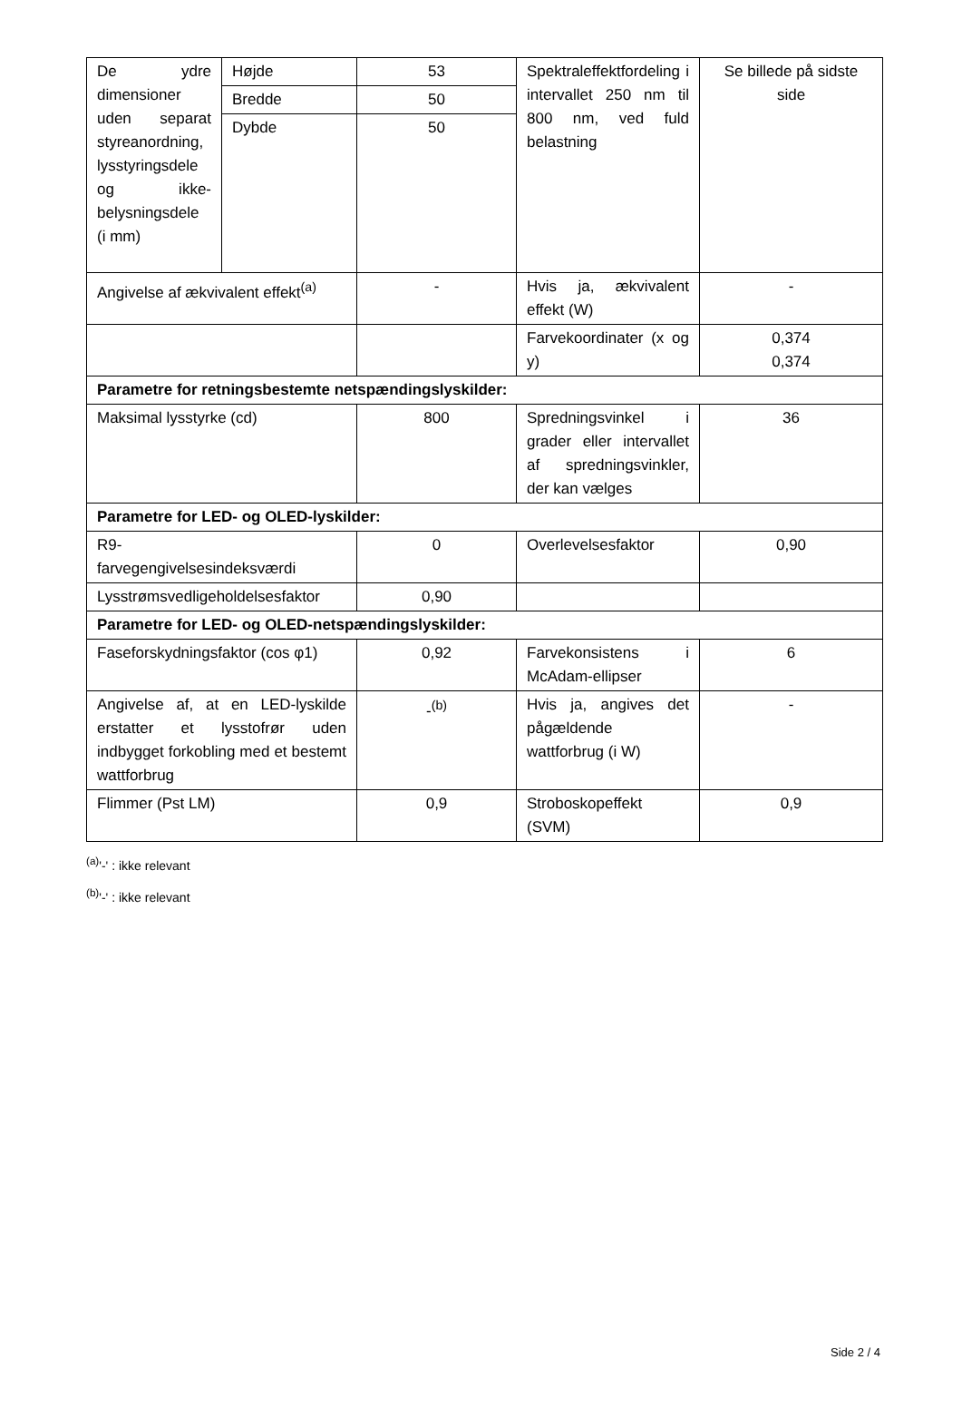| De ydre dimensioner uden separat styreanordning, lysstyringsdele og ikke-belysningsdele (i mm) | Højde | 53 | Spektraleffektfordeling i intervallet 250 nm til 800 nm, ved fuld belastning | Se billede på sidste side |
| | Bredde | 50 | | |
| | Dybde | 50 | | |
| Angivelse af ækvivalent effekt<sup>(a)</sup> | | - | Hvis ja, ækvivalent effekt (W) | - |
| | | | Farvekoordinater (x og y) | 0,374 0,374 |
| Parametre for retningsbestemte netspændingslyskilder: | | | | |
| Maksimal lysstyrke (cd) | | 800 | Spredningsvinkel i grader eller intervallet af spredningsvinkler, der kan vælges | 36 |
| Parametre for LED- og OLED-lyskilder: | | | | |
| R9- farvegengivelsesindeksværdi | | 0 | Overlevelsesfaktor | 0,90 |
| Lysstrømsvedligeholdelsesfaktor | | 0,90 | | |
| Parametre for LED- og OLED-netspændingslyskilder: | | | | |
| Faseforskydningsfaktor (cos φ1) | | 0,92 | Farvekonsistens i McAdam-ellipser | 6 |
| Angivelse af, at en LED-lyskilde erstatter et lysstofrør uden indbygget forkobling med et bestemt wattforbrug | | -<sup>(b)</sup> | Hvis ja, angives det pågældende wattforbrug (i W) | - |
| Flimmer (Pst LM) | | 0,9 | Stroboskopeffekt (SVM) | 0,9 |
<sup>(a)</sup> '-' : ikke relevant
<sup>(b)</sup> '-' : ikke relevant
Side 2 / 4